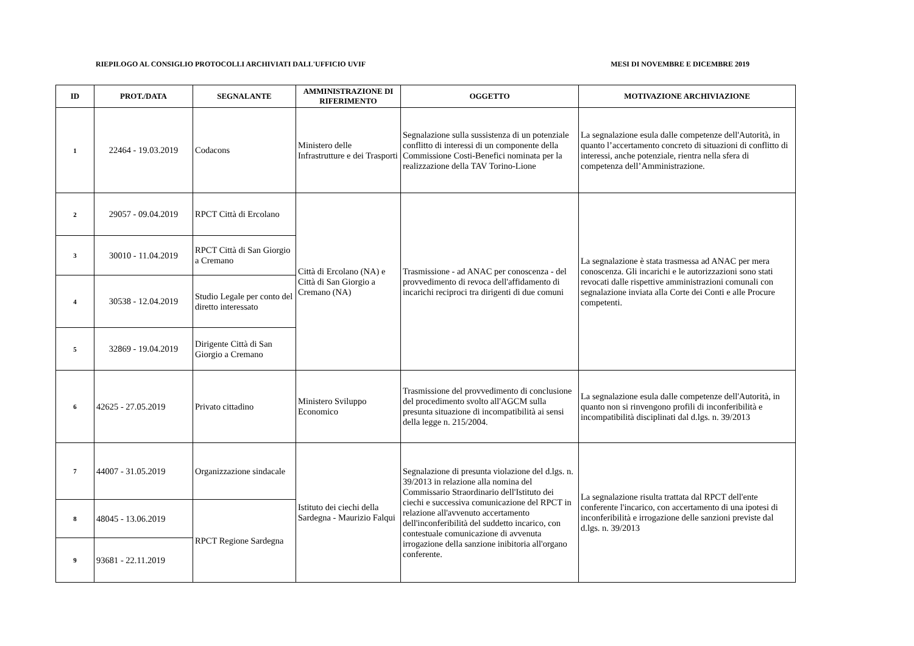RIEPILOGO AL CONSIGLIO PROTOCOLLI ARCHIVIATI DALL'UFFICIO UVIF MESI DI NOVEMBRE E DICEMBRE 2019
| ID | PROT./DATA | SEGNALANTE | AMMINISTRAZIONE DI RIFERIMENTO | OGGETTO | MOTIVAZIONE ARCHIVIAZIONE |
| --- | --- | --- | --- | --- | --- |
| 1 | 22464 - 19.03.2019 | Codacons | Ministero delle Infrastrutture e dei Trasporti | Segnalazione sulla sussistenza di un potenziale conflitto di interessi di un componente della Commissione Costi-Benefici nominata per la realizzazione della TAV Torino-Lione | La segnalazione esula dalle competenze dell'Autorità, in quanto l’accertamento concreto di situazioni di conflitto di interessi, anche potenziale, rientra nella sfera di competenza dell’Amministrazione. |
| 2 | 29057 - 09.04.2019 | RPCT Città di Ercolano | Città di Ercolano (NA) e Città di San Giorgio a Cremano (NA) | Trasmissione - ad ANAC per conoscenza - del provvedimento di revoca dell'affidamento di incarichi reciproci tra dirigenti di due comuni | La segnalazione è stata trasmessa ad ANAC per mera conoscenza. Gli incarichi e le autorizzazioni sono stati revocati dalle rispettive amministrazioni comunali con segnalazione inviata alla Corte dei Conti e alle Procure competenti. |
| 3 | 30010 - 11.04.2019 | RPCT Città di San Giorgio a Cremano | | | |
| 4 | 30538 - 12.04.2019 | Studio Legale per conto del diretto interessato | | | |
| 5 | 32869 - 19.04.2019 | Dirigente Città di San Giorgio a Cremano | | | |
| 6 | 42625 - 27.05.2019 | Privato cittadino | Ministero Sviluppo Economico | Trasmissione del provvedimento di conclusione del procedimento svolto all'AGCM sulla presunta situazione di incompatibilità ai sensi della legge n. 215/2004. | La segnalazione esula dalle competenze dell'Autorità, in quanto non si rinvengono profili di inconferibilità e incompatibilità disciplinati dal d.lgs. n. 39/2013 |
| 7 | 44007 - 31.05.2019 | Organizzazione sindacale | Istituto dei ciechi della Sardegna - Maurizio Falqui | Segnalazione di presunta violazione del d.lgs. n. 39/2013 in relazione alla nomina del Commissario Straordinario dell'Istituto dei ciechi e successiva comunicazione del RPCT in relazione all'avvenuto accertamento dell'inconferibilità del suddetto incarico, con contestuale comunicazione di avvenuta irrogazione della sanzione inibitoria all'organo conferente. | La segnalazione risulta trattata dal RPCT dell'ente conferente l'incarico, con accertamento di una ipotesi di inconferibilità e irrogazione delle sanzioni previste dal d.lgs. n. 39/2013 |
| 8 | 48045 - 13.06.2019 | RPCT Regione Sardegna | | | |
| 9 | 93681 - 22.11.2019 | | | | |